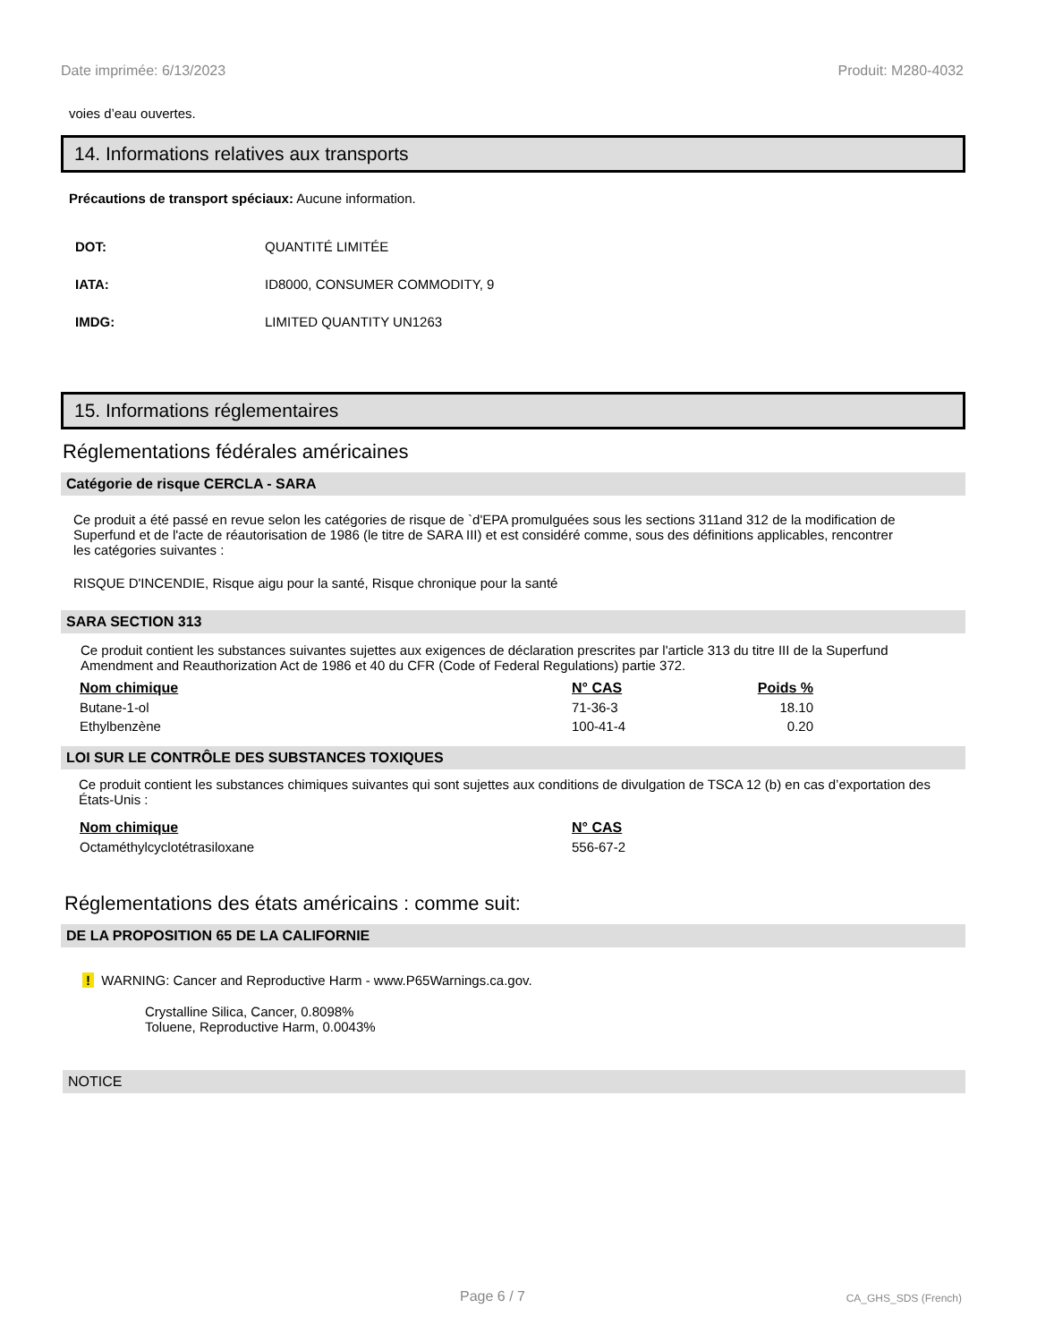Date imprimée: 6/13/2023 Produit: M280-4032
voies d’eau ouvertes.
14. Informations relatives aux transports
Précautions de transport spéciaux: Aucune information.
| DOT: | QUANTITÉ LIMITÉE |
| IATA: | ID8000, CONSUMER COMMODITY, 9 |
| IMDG: | LIMITED QUANTITY UN1263 |
15. Informations réglementaires
Réglementations fédérales américaines
Catégorie de risque CERCLA - SARA
Ce produit a été passé en revue selon les catégories de risque de `d'EPA promulguées sous les sections 311and 312 de la modification de Superfund et de l'acte de réautorisation de 1986 (le titre de SARA III) et est considéré comme, sous des définitions applicables, rencontrer les catégories suivantes :
RISQUE D'INCENDIE, Risque aigu pour la santé, Risque chronique pour la santé
SARA SECTION 313
Ce produit contient les substances suivantes sujettes aux exigences de déclaration prescrites par l'article 313 du titre III de la Superfund Amendment and Reauthorization Act de 1986 et 40 du CFR (Code of Federal Regulations) partie 372.
| Nom chimique | N° CAS | Poids % |
| --- | --- | --- |
| Butane-1-ol | 71-36-3 | 18.10 |
| Ethylbenzène | 100-41-4 | 0.20 |
LOI SUR LE CONTRÔLE DES SUBSTANCES TOXIQUES
Ce produit contient les substances chimiques suivantes qui sont sujettes aux conditions de divulgation de TSCA 12 (b) en cas d’exportation des États-Unis :
| Nom chimique | N° CAS |
| --- | --- |
| Octaméthylcyclotétrasiloxane | 556-67-2 |
Réglementations des états américains : comme suit:
DE LA PROPOSITION 65 DE LA CALIFORNIE
! WARNING: Cancer and Reproductive Harm - www.P65Warnings.ca.gov.
Crystalline Silica, Cancer, 0.8098%
Toluene, Reproductive Harm, 0.0043%
NOTICE
Page 6 / 7 CA_GHS_SDS (French)